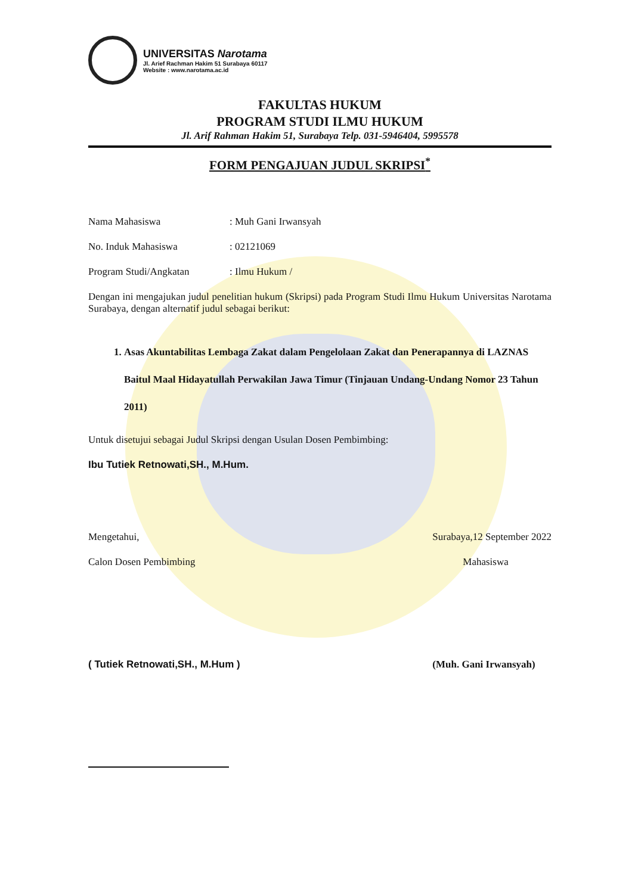UNIVERSITAS Narotama
Jl. Arief Rachman Hakim 51 Surabaya 60117
Website : www.narotama.ac.id
FAKULTAS HUKUM
PROGRAM STUDI ILMU HUKUM
Jl. Arif Rahman Hakim 51, Surabaya Telp. 031-5946404, 5995578
FORM PENGAJUAN JUDUL SKRIPSI<sup>*</sup>
Nama Mahasiswa: Muh Gani Irwansyah
No. Induk Mahasiswa: 02121069
Program Studi/Angkatan: Ilmu Hukum /
Dengan ini mengajukan judul penelitian hukum (Skripsi) pada Program Studi Ilmu Hukum Universitas Narotama Surabaya, dengan alternatif judul sebagai berikut:
1. Asas Akuntabilitas Lembaga Zakat dalam Pengelolaan Zakat dan Penerapannya di LAZNAS Baitul Maal Hidayatullah Perwakilan Jawa Timur (Tinjauan Undang-Undang Nomor 23 Tahun 2011)
Untuk disetujui sebagai Judul Skripsi dengan Usulan Dosen Pembimbing:
Ibu Tutiek Retnowati,SH., M.Hum.
Mengetahui,
Calon Dosen Pembimbing
( Tutiek Retnowati,SH., M.Hum )
Surabaya,12 September 2022
Mahasiswa
(Muh. Gani Irwansyah)